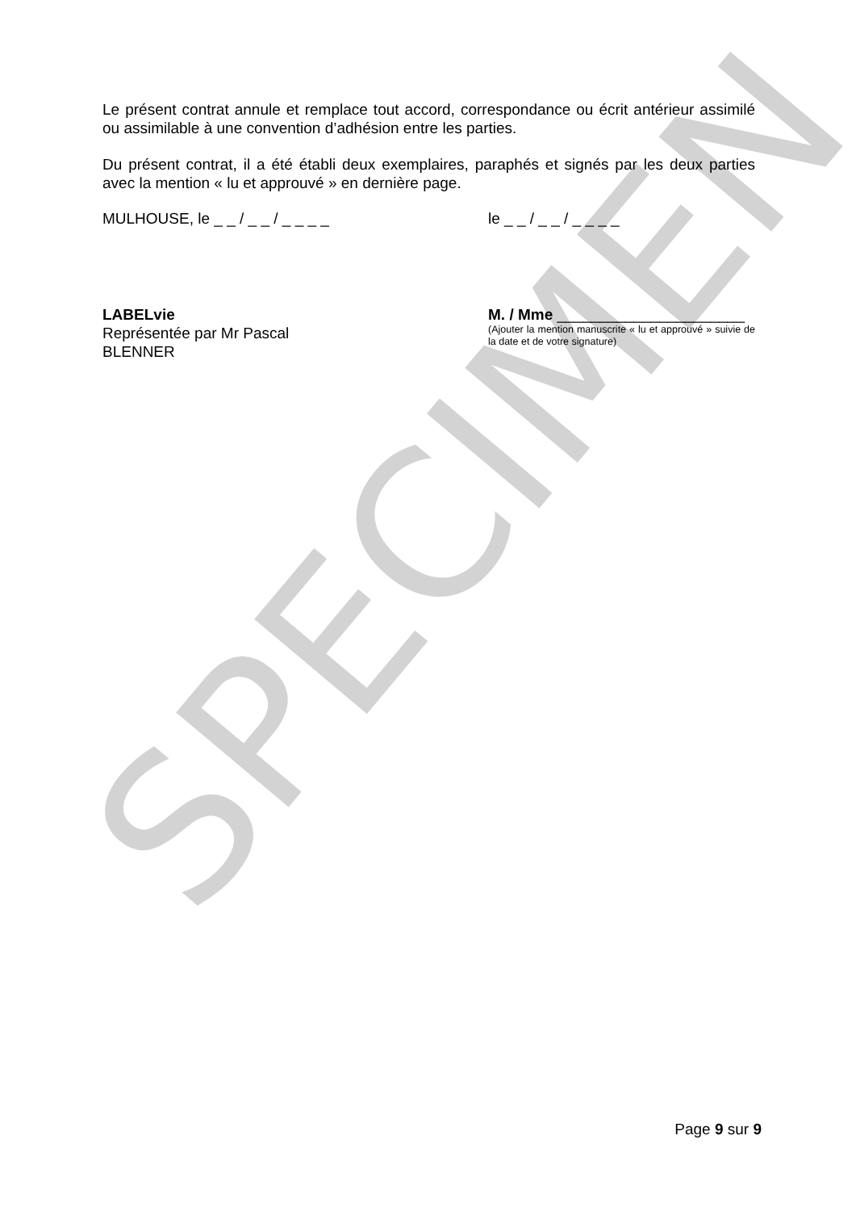SPECIMEN
Le présent contrat annule et remplace tout accord, correspondance ou écrit antérieur assimilé ou assimilable à une convention d’adhésion entre les parties.
Du présent contrat, il a été établi deux exemplaires, paraphés et signés par les deux parties avec la mention « lu et approuvé » en dernière page.
MULHOUSE, le _ _ / _ _ / _ _ _ _ le _ _ / _ _ / _ _ _ _
LABELvie
Représentée par Mr Pascal
BLENNER
M. / Mme ______________________
(Ajouter la mention manuscrite « lu et approuvé » suivie de la date et de votre signature)
Page 9 sur 9